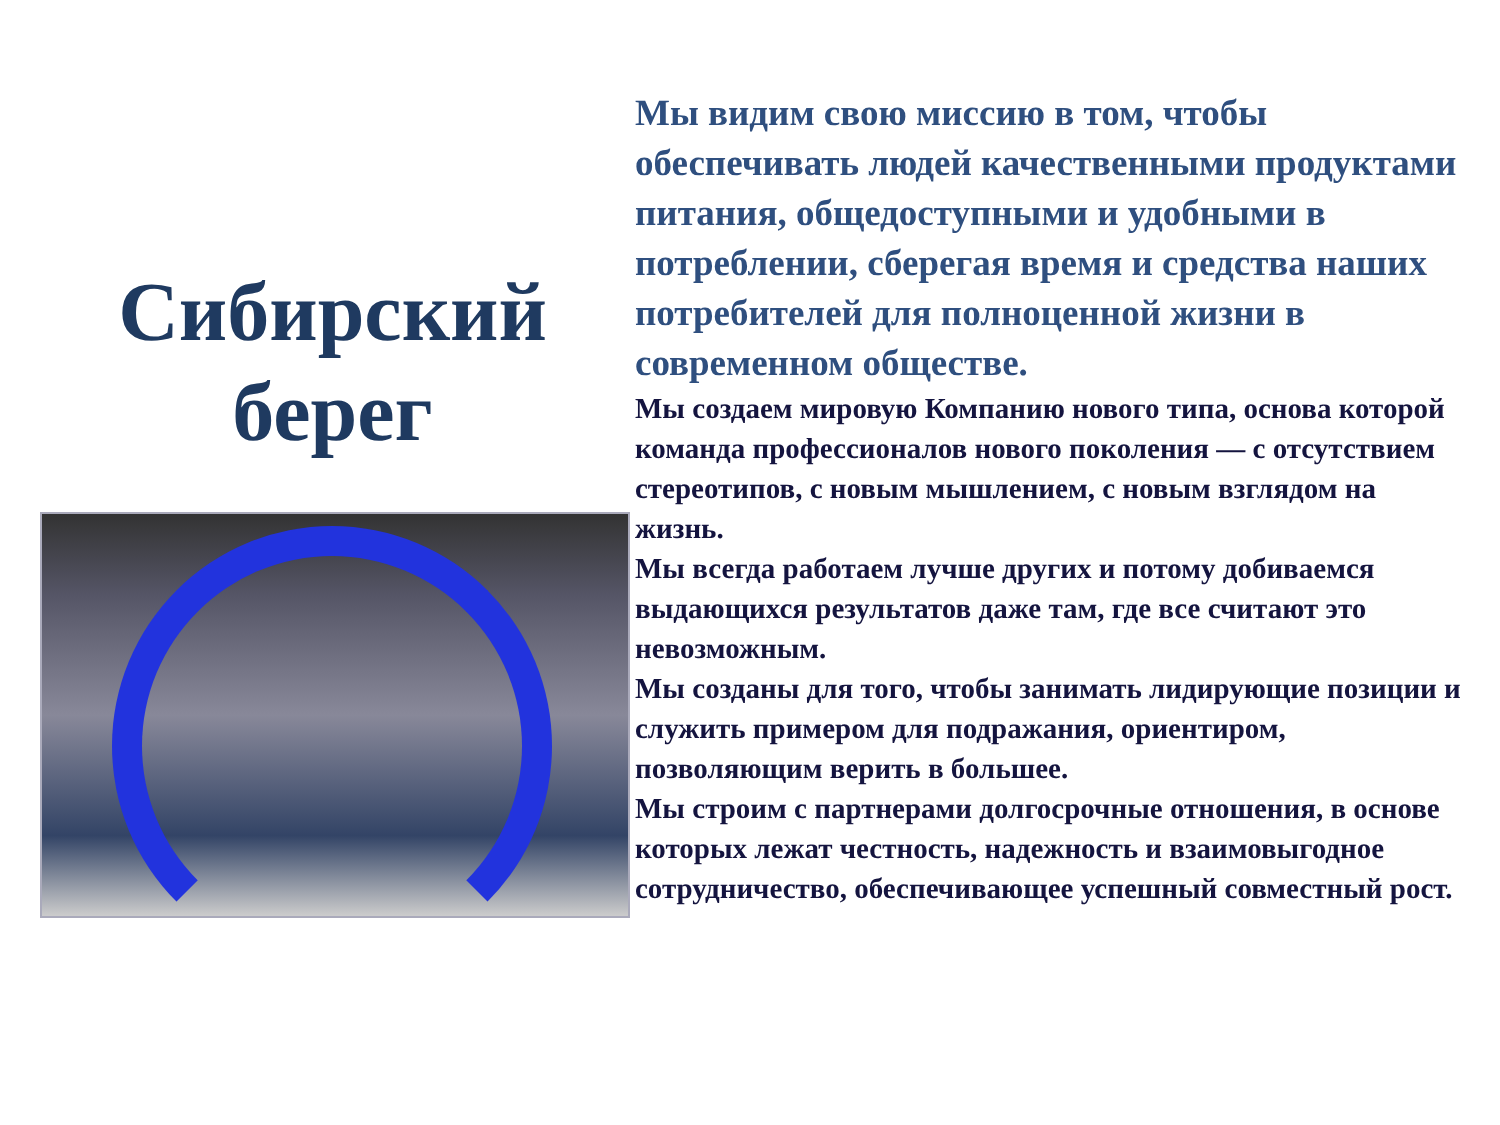Сибирский
берег
Мы видим свою миссию в том, чтобы обеспечивать людей качественными продуктами питания, общедоступными и удобными в потреблении, сберегая время и средства наших потребителей для полноценной жизни в современном обществе.
Мы создаем мировую Компанию нового типа, основа которой команда профессионалов нового поколения — с отсутствием стереотипов, с новым мышлением, с новым взглядом на жизнь.
Мы всегда работаем лучше других и потому добиваемся выдающихся результатов даже там, где все считают это невозможным.
Мы созданы для того, чтобы занимать лидирующие позиции и служить примером для подражания, ориентиром, позволяющим верить в большее.
Мы строим с партнерами долгосрочные отношения, в основе которых лежат честность, надежность и взаимовыгодное сотрудничество, обеспечивающее успешный совместный рост.